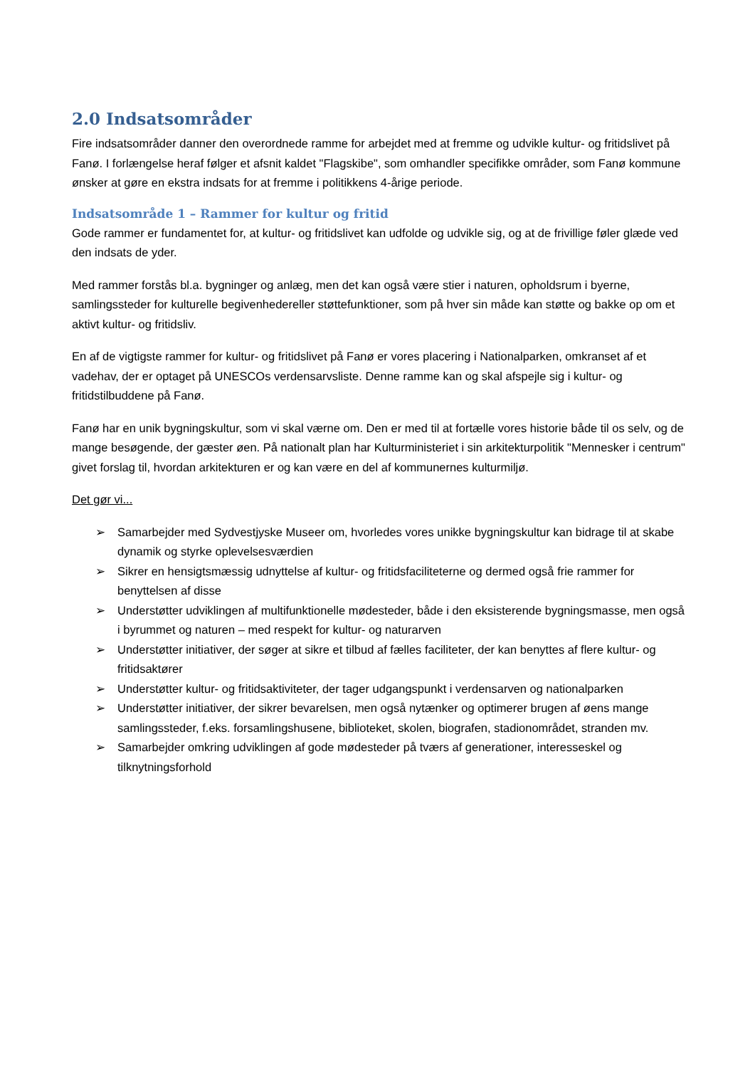2.0 Indsatsområder
Fire indsatsområder danner den overordnede ramme for arbejdet med at fremme og udvikle kultur- og fritidslivet på Fanø. I forlængelse heraf følger et afsnit kaldet "Flagskibe", som omhandler specifikke områder, som Fanø kommune ønsker at gøre en ekstra indsats for at fremme i politikkens 4-årige periode.
Indsatsområde 1 – Rammer for kultur og fritid
Gode rammer er fundamentet for, at kultur- og fritidslivet kan udfolde og udvikle sig, og at de frivillige føler glæde ved den indsats de yder.
Med rammer forstås bl.a. bygninger og anlæg, men det kan også være stier i naturen, opholdsrum i byerne, samlingssteder for kulturelle begivenhedereller støttefunktioner, som på hver sin måde kan støtte og bakke op om et aktivt kultur- og fritidsliv.
En af de vigtigste rammer for kultur- og fritidslivet på Fanø er vores placering i Nationalparken, omkranset af et vadehav, der er optaget på UNESCOs verdensarvsliste. Denne ramme kan og skal afspejle sig i kultur- og fritidstilbuddene på Fanø.
Fanø har en unik bygningskultur, som vi skal værne om. Den er med til at fortælle vores historie både til os selv, og de mange besøgende, der gæster øen. På nationalt plan har Kulturministeriet i sin arkitekturpolitik "Mennesker i centrum" givet forslag til, hvordan arkitekturen er og kan være en del af kommunernes kulturmiljø.
Det gør vi...
➢ Samarbejder med Sydvestjyske Museer om, hvorledes vores unikke bygningskultur kan bidrage til at skabe dynamik og styrke oplevelsesværdien
➢ Sikrer en hensigtsmæssig udnyttelse af kultur- og fritidsfaciliteterne og dermed også frie rammer for benyttelsen af disse
➢ Understøtter udviklingen af multifunktionelle mødesteder, både i den eksisterende bygningsmasse, men også i byrummet og naturen – med respekt for kultur- og naturarven
➢ Understøtter initiativer, der søger at sikre et tilbud af fælles faciliteter, der kan benyttes af flere kultur- og fritidsaktører
➢ Understøtter kultur- og fritidsaktiviteter, der tager udgangspunkt i verdensarven og nationalparken
➢ Understøtter initiativer, der sikrer bevarelsen, men også nytænker og optimerer brugen af øens mange samlingssteder, f.eks. forsamlingshusene, biblioteket, skolen, biografen, stadionområdet, stranden mv.
➢ Samarbejder omkring udviklingen af gode mødesteder på tværs af generationer, interesseskel og tilknytningsforhold